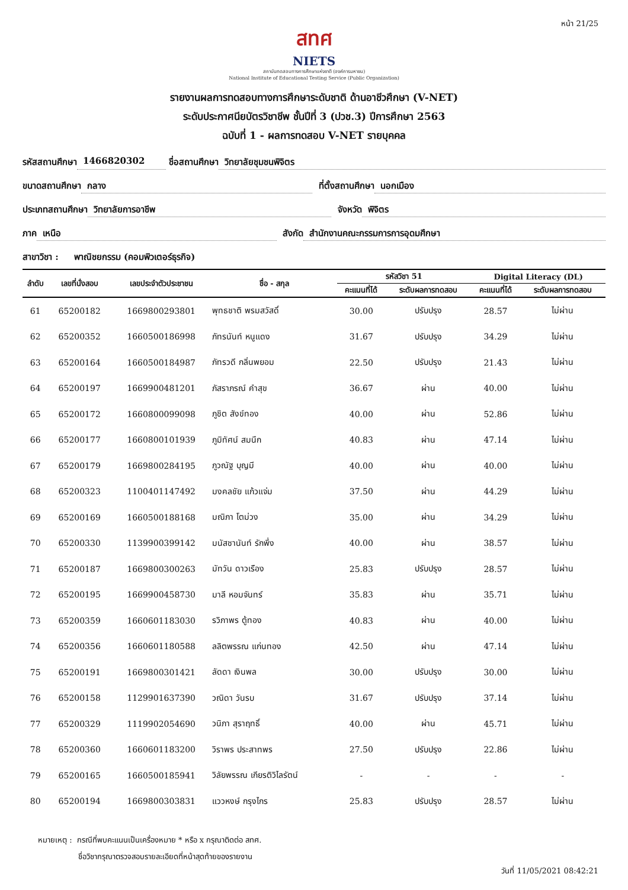หน้า 21/25
สทศ
NIETS
สถาบันทดสอบทางการศึกษาแห่งชาติ (องค์การมหาชน)
National Institute of Educational Testing Service (Public Organization)
รายงานผลการทดสอบทางการศึกษาระดับชาติ ด้านอาชีวศึกษา (V-NET)
ระดับประกาศนียบัตรวิชาชีพ ชั้นปีที่ 3 (ปวช.3) ปีการศึกษา 2563
ฉบับที่ 1 - ผลการทดสอบ V-NET รายบุคคล
รหัสสถานศึกษา 1466820302 ชื่อสถานศึกษา วิทยาลัยชุมชนพิจิตร
ขนาดสถานศึกษา กลาง ที่ตั้งสถานศึกษา นอกเมือง
ประเภทสถานศึกษา วิทยาลัยการอาชีพ จังหวัด พิจิตร
ภาค เหนือ สังกัด สำนักงานคณะกรรมการการอุดมศึกษา
สาขาวิชา : พาณิชยกรรม (คอมพิวเตอร์ธุรกิจ)
| ลำดับ | เลขที่นั่งสอบ | เลขประจำตัวประชาชน | ชื่อ - สกุล | รหัสวิชา 51 | | Digital Literacy (DL) | |
| --- | --- | --- | --- | --- | --- | --- | --- |
| | | | | คะแนนที่ได้ | ระดับผลการทดสอบ | คะแนนที่ได้ | ระดับผลการทดสอบ |
| 61 | 65200182 | 1669800293801 | พุทธชาติ พรมสวัสดิ์ | 30.00 | ปรับปรุง | 28.57 | ไม่ผ่าน |
| 62 | 65200352 | 1660500186998 | ภัทรนันท์ หนูแดง | 31.67 | ปรับปรุง | 34.29 | ไม่ผ่าน |
| 63 | 65200164 | 1660500184987 | ภัทรวดี กลิ่นพยอม | 22.50 | ปรับปรุง | 21.43 | ไม่ผ่าน |
| 64 | 65200197 | 1669900481201 | ภัสราภรณ์ คำสุข | 36.67 | ผ่าน | 40.00 | ไม่ผ่าน |
| 65 | 65200172 | 1660800099098 | ภูชิต สังข์ทอง | 40.00 | ผ่าน | 52.86 | ไม่ผ่าน |
| 66 | 65200177 | 1660800101939 | ภูมิทัศน์ สมนึก | 40.83 | ผ่าน | 47.14 | ไม่ผ่าน |
| 67 | 65200179 | 1669800284195 | ภูวณัฐ บุญมี | 40.00 | ผ่าน | 40.00 | ไม่ผ่าน |
| 68 | 65200323 | 1100401147492 | มงคลชัย แก้วแจ่ม | 37.50 | ผ่าน | 44.29 | ไม่ผ่าน |
| 69 | 65200169 | 1660500188168 | มณิภา โตม่วง | 35.00 | ผ่าน | 34.29 | ไม่ผ่าน |
| 70 | 65200330 | 1139900399142 | มนัสชานันท์ รักพึ่ง | 40.00 | ผ่าน | 38.57 | ไม่ผ่าน |
| 71 | 65200187 | 1669800300263 | มัทวัน ดาวเรือง | 25.83 | ปรับปรุง | 28.57 | ไม่ผ่าน |
| 72 | 65200195 | 1669900458730 | มาลี หอมจันทร์ | 35.83 | ผ่าน | 35.71 | ไม่ผ่าน |
| 73 | 65200359 | 1660601183030 | รวิภาพร ตู้ทอง | 40.83 | ผ่าน | 40.00 | ไม่ผ่าน |
| 74 | 65200356 | 1660601180588 | ลลิตพรรณ แก่นทอง | 42.50 | ผ่าน | 47.14 | ไม่ผ่าน |
| 75 | 65200191 | 1669800301421 | ลัดดา เงินพล | 30.00 | ปรับปรุง | 30.00 | ไม่ผ่าน |
| 76 | 65200158 | 1129901637390 | วณิดา วันรบ | 31.67 | ปรับปรุง | 37.14 | ไม่ผ่าน |
| 77 | 65200329 | 1119902054690 | วนิภา สุราฤทธิ์ | 40.00 | ผ่าน | 45.71 | ไม่ผ่าน |
| 78 | 65200360 | 1660601183200 | วิราพร ประสาทพร | 27.50 | ปรับปรุง | 22.86 | ไม่ผ่าน |
| 79 | 65200165 | 1660500185941 | วิลัยพรรณ เกียรติวิไลรัตน์ | - | - | - | - |
| 80 | 65200194 | 1669800303831 | แววหงษ์ กรุงไกร | 25.83 | ปรับปรุง | 28.57 | ไม่ผ่าน |
หมายเหตุ : กรณีที่พบคะแนนเป็นเครื่องหมาย * หรือ x กรุณาติดต่อ สทศ.
ชื่อวิชากรุณาตรวจสอบรายละเอียดที่หน้าสุดท้ายของรายงาน
วันที่ 11/05/2021 08:42:21